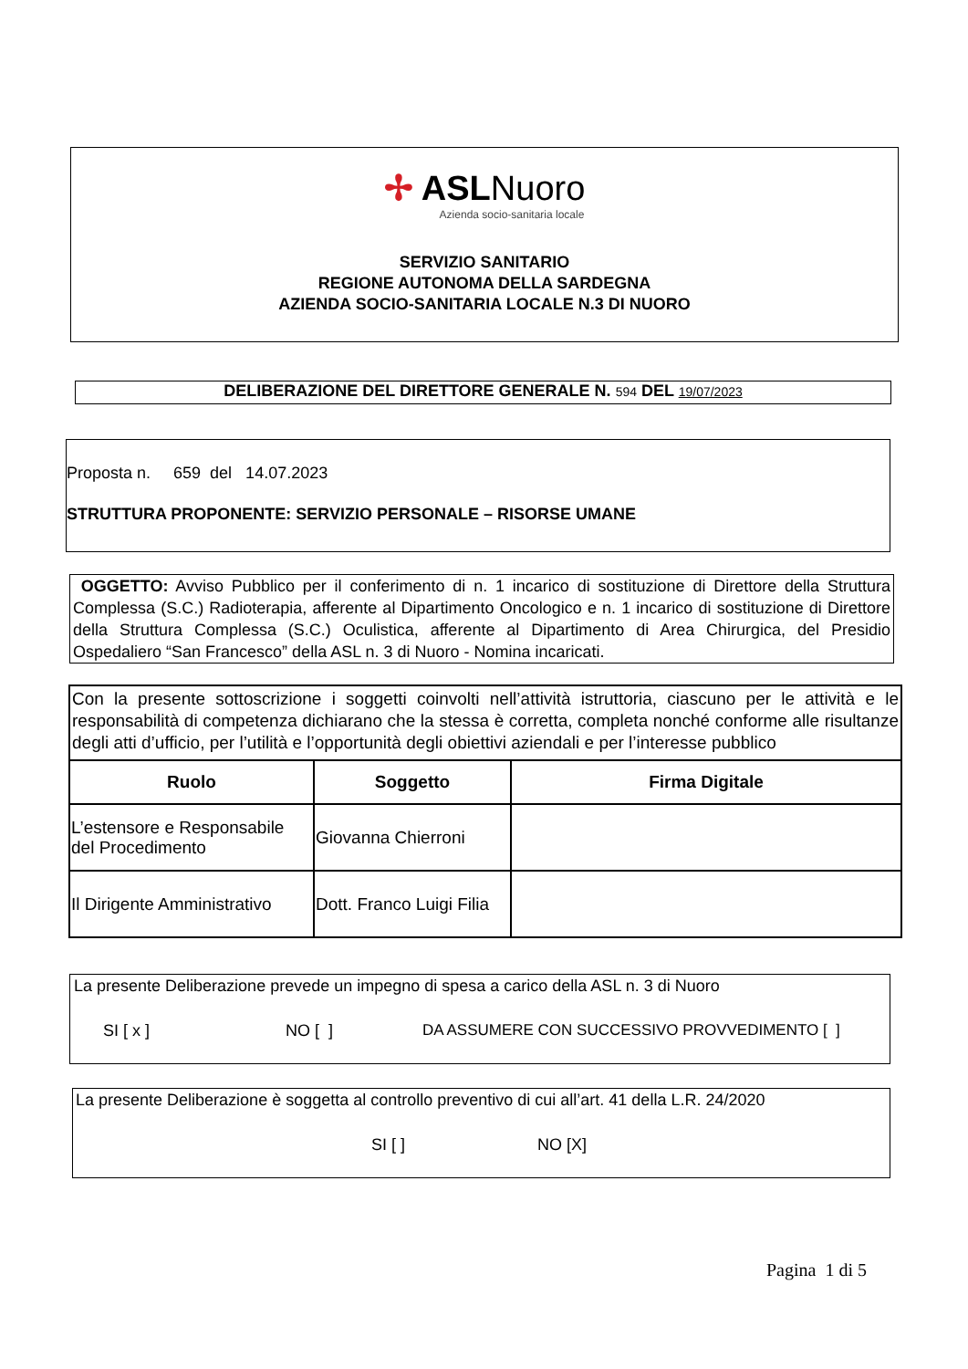✢ ASLNuoro
Azienda socio-sanitaria locale
SERVIZIO SANITARIO
REGIONE AUTONOMA DELLA SARDEGNA
AZIENDA SOCIO-SANITARIA LOCALE N.3 DI NUORO
DELIBERAZIONE DEL DIRETTORE GENERALE N. 594 DEL 19/07/2023
Proposta n. 659 del 14.07.2023
STRUTTURA PROPONENTE: SERVIZIO PERSONALE – RISORSE UMANE
OGGETTO: Avviso Pubblico per il conferimento di n. 1 incarico di sostituzione di Direttore della Struttura Complessa (S.C.) Radioterapia, afferente al Dipartimento Oncologico e n. 1 incarico di sostituzione di Direttore della Struttura Complessa (S.C.) Oculistica, afferente al Dipartimento di Area Chirurgica, del Presidio Ospedaliero “San Francesco” della ASL n. 3 di Nuoro - Nomina incaricati.
Con la presente sottoscrizione i soggetti coinvolti nell’attività istruttoria, ciascuno per le attività e le responsabilità di competenza dichiarano che la stessa è corretta, completa nonché conforme alle risultanze degli atti d’ufficio, per l’utilità e l’opportunità degli obiettivi aziendali e per l’interesse pubblico
| Ruolo | Soggetto | Firma Digitale |
| --- | --- | --- |
| L’estensore e Responsabile del Procedimento | Giovanna Chierroni | |
| Il Dirigente Amministrativo | Dott. Franco Luigi Filia | |
La presente Deliberazione prevede un impegno di spesa a carico della ASL n. 3 di Nuoro
SI [ x ] NO [ ] DA ASSUMERE CON SUCCESSIVO PROVVEDIMENTO [ ]
La presente Deliberazione è soggetta al controllo preventivo di cui all’art. 41 della L.R. 24/2020
SI [ ] NO [X]
Pagina 1 di 5